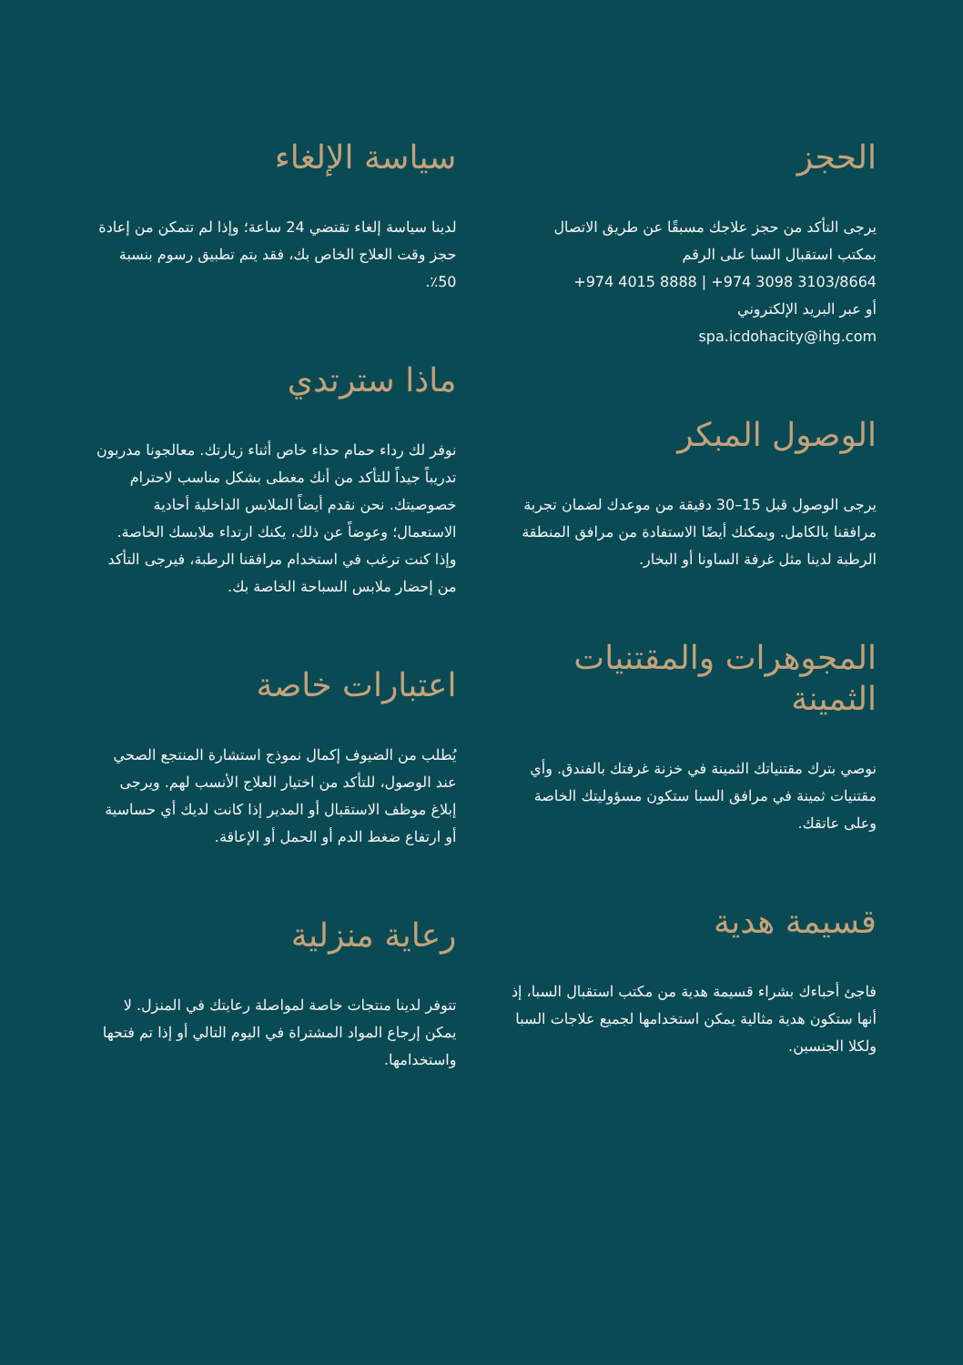الحجز
يرجى التأكد من حجز علاجك مسبقًا عن طريق الاتصال بمكتب استقبال السبا على الرقم
+974 4015 8888 | +974 3098 3103/8664
أو عبر البريد الإلكتروني
spa.icdohacity@ihg.com
الوصول المبكر
يرجى الوصول قبل 15–30 دقيقة من موعدك لضمان تجربة مرافقنا بالكامل. ويمكنك أيضًا الاستفادة من مرافق المنطقة الرطبة لدينا مثل غرفة الساونا أو البخار.
المجوهرات والمقتنيات الثمينة
نوصي بترك مقتنياتك الثمينة في خزنة غرفتك بالفندق. وأي مقتنيات ثمينة في مرافق السبا ستكون مسؤوليتك الخاصة وعلى عاتقك.
قسيمة هدية
فاجئ أحباءك بشراء قسيمة هدية من مكتب استقبال السبا، إذ أنها ستكون هدية مثالية يمكن استخدامها لجميع علاجات السبا ولكلا الجنسين.
سياسة الإلغاء
لدينا سياسة إلغاء تقتضي 24 ساعة؛ وإذا لم تتمكن من إعادة حجز وقت العلاج الخاص بك، فقد يتم تطبيق رسوم بنسبة 50٪.
ماذا سترتدي
نوفر لك رداء حمام حذاء خاص أثناء زيارتك. معالجونا مدربون تدريباً جيداً للتأكد من أنك مغطى بشكل مناسب لاحترام خصوصيتك. نحن نقدم أيضاً الملابس الداخلية أحادية الاستعمال؛ وعوضاً عن ذلك، يكنك ارتداء ملابسك الخاصة. وإذا كنت ترغب في استخدام مرافقنا الرطبة، فيرجى التأكد من إحضار ملابس السباحة الخاصة بك.
اعتبارات خاصة
يُطلب من الضيوف إكمال نموذج استشارة المنتجع الصحي عند الوصول، للتأكد من اختيار العلاج الأنسب لهم. ويرجى إبلاغ موظف الاستقبال أو المدير إذا كانت لديك أي حساسية أو ارتفاع ضغط الدم أو الحمل أو الإعاقة.
رعاية منزلية
تتوفر لدينا منتجات خاصة لمواصلة رعايتك في المنزل. لا يمكن إرجاع المواد المشتراة في اليوم التالي أو إذا تم فتحها واستخدامها.